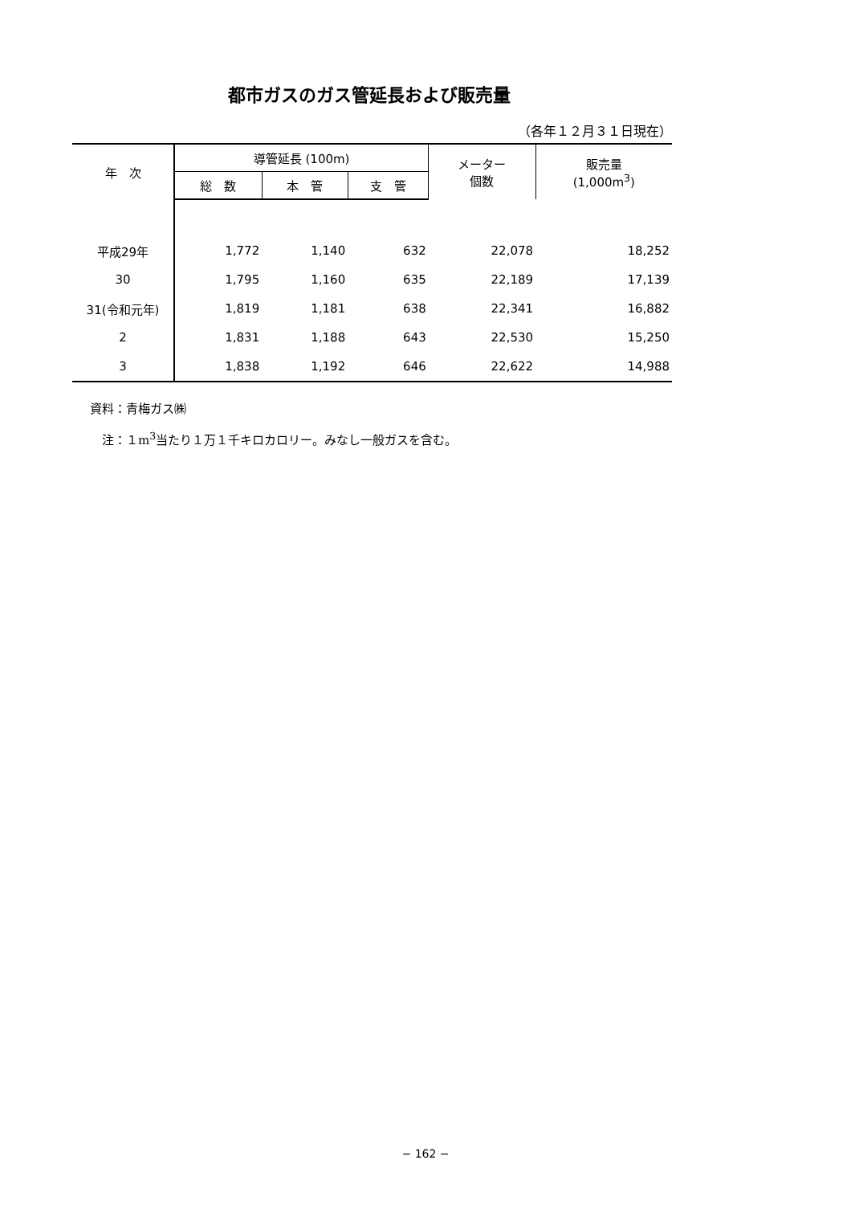都市ガスのガス管延長および販売量
（各年１２月３１日現在）
| 年 次 | 導管延長 (100m) | | | メーター 個数 | 販売量 (1,000m<sup>3</sup>) |
| --- | --- | --- | --- | --- | --- |
| | 総 数 | 本 管 | 支 管 | | |
| 平成29年 | 1,772 | 1,140 | 632 | 22,078 | 18,252 |
| 30 | 1,795 | 1,160 | 635 | 22,189 | 17,139 |
| 31(令和元年) | 1,819 | 1,181 | 638 | 22,341 | 16,882 |
| 2 | 1,831 | 1,188 | 643 | 22,530 | 15,250 |
| 3 | 1,838 | 1,192 | 646 | 22,622 | 14,988 |
資料：青梅ガス㈱
　注：１m<sup>3</sup>当たり１万１千キロカロリー。みなし一般ガスを含む。
− 162 −